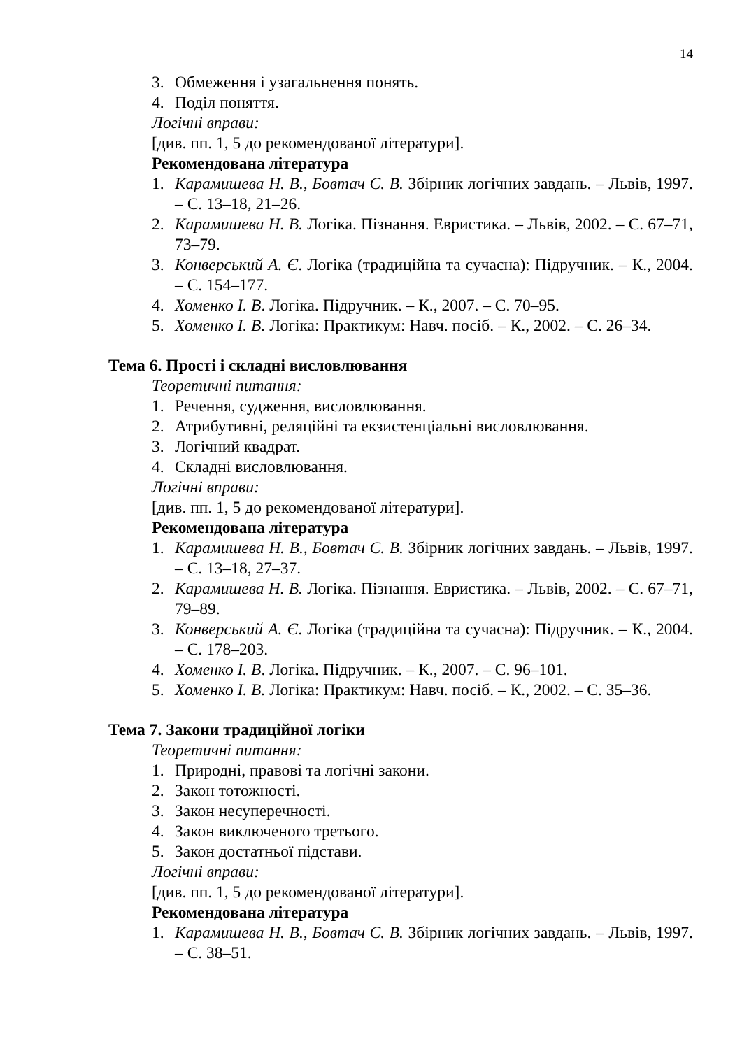14
3. Обмеження і узагальнення понять.
4. Поділ поняття.
Логічні вправи:
[див. пп. 1, 5 до рекомендованої літератури].
Рекомендована література
1. Карамишева Н. В., Бовтач С. В. Збірник логічних завдань. – Львів, 1997. – С. 13–18, 21–26.
2. Карамишева Н. В. Логіка. Пізнання. Евристика. – Львів, 2002. – С. 67–71, 73–79.
3. Конверський А. Є. Логіка (традиційна та сучасна): Підручник. – К., 2004. – С. 154–177.
4. Хоменко І. В. Логіка. Підручник. – К., 2007. – С. 70–95.
5. Хоменко І. В. Логіка: Практикум: Навч. посіб. – К., 2002. – С. 26–34.
Тема 6. Прості і складні висловлювання
Теоретичні питання:
1. Речення, судження, висловлювання.
2. Атрибутивні, реляційні та екзистенціальні висловлювання.
3. Логічний квадрат.
4. Складні висловлювання.
Логічні вправи:
[див. пп. 1, 5 до рекомендованої літератури].
Рекомендована література
1. Карамишева Н. В., Бовтач С. В. Збірник логічних завдань. – Львів, 1997. – С. 13–18, 27–37.
2. Карамишева Н. В. Логіка. Пізнання. Евристика. – Львів, 2002. – С. 67–71, 79–89.
3. Конверський А. Є. Логіка (традиційна та сучасна): Підручник. – К., 2004. – С. 178–203.
4. Хоменко І. В. Логіка. Підручник. – К., 2007. – С. 96–101.
5. Хоменко І. В. Логіка: Практикум: Навч. посіб. – К., 2002. – С. 35–36.
Тема 7. Закони традиційної логіки
Теоретичні питання:
1. Природні, правові та логічні закони.
2. Закон тотожності.
3. Закон несуперечності.
4. Закон виключеного третього.
5. Закон достатньої підстави.
Логічні вправи:
[див. пп. 1, 5 до рекомендованої літератури].
Рекомендована література
1. Карамишева Н. В., Бовтач С. В. Збірник логічних завдань. – Львів, 1997. – С. 38–51.